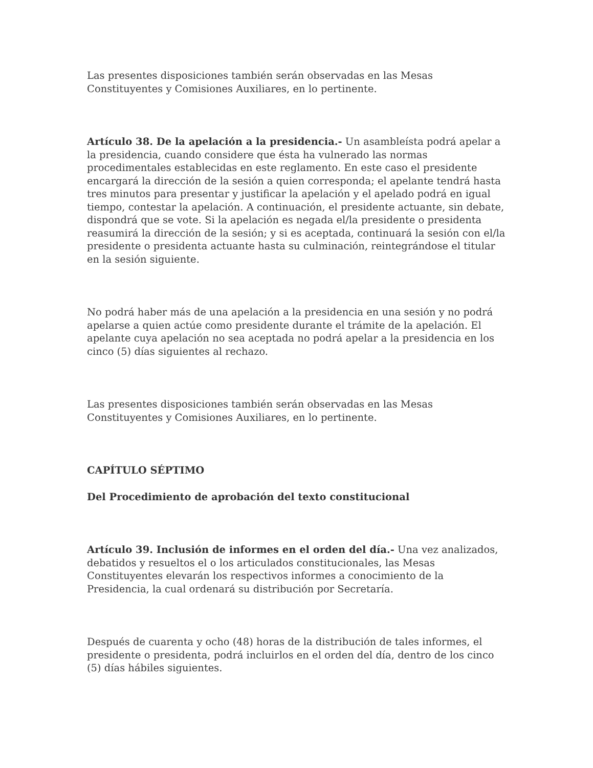Las presentes disposiciones también serán observadas en las Mesas Constituyentes y Comisiones Auxiliares, en lo pertinente.
Artículo 38. De la apelación a la presidencia.- Un asambleísta podrá apelar a la presidencia, cuando considere que ésta ha vulnerado las normas procedimentales establecidas en este reglamento. En este caso el presidente encargará la dirección de la sesión a quien corresponda; el apelante tendrá hasta tres minutos para presentar y justificar la apelación y el apelado podrá en igual tiempo, contestar la apelación. A continuación, el presidente actuante, sin debate, dispondrá que se vote. Si la apelación es negada el/la presidente o presidenta reasumirá la dirección de la sesión; y si es aceptada, continuará la sesión con el/la presidente o presidenta actuante hasta su culminación, reintegrándose el titular en la sesión siguiente.
No podrá haber más de una apelación a la presidencia en una sesión y no podrá apelarse a quien actúe como presidente durante el trámite de la apelación. El apelante cuya apelación no sea aceptada no podrá apelar a la presidencia en los cinco (5) días siguientes al rechazo.
Las presentes disposiciones también serán observadas en las Mesas Constituyentes y Comisiones Auxiliares, en lo pertinente.
CAPÍTULO SÉPTIMO
Del Procedimiento de aprobación del texto constitucional
Artículo 39. Inclusión de informes en el orden del día.- Una vez analizados, debatidos y resueltos el o los articulados constitucionales, las Mesas Constituyentes elevarán los respectivos informes a conocimiento de la Presidencia, la cual ordenará su distribución por Secretaría.
Después de cuarenta y ocho (48) horas de la distribución de tales informes, el presidente o presidenta, podrá incluirlos en el orden del día, dentro de los cinco (5) días hábiles siguientes.